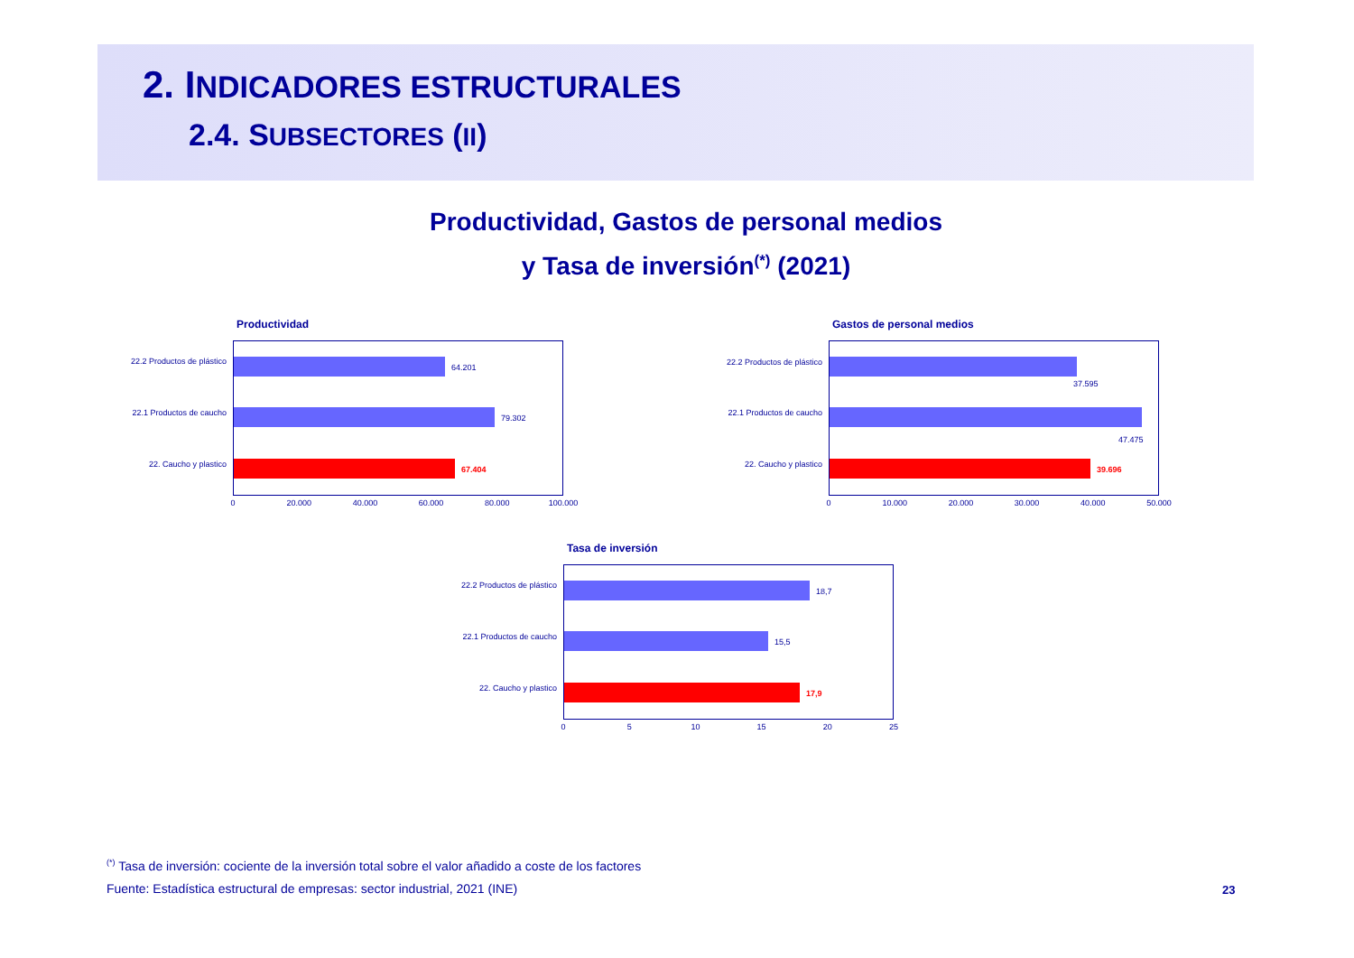2. INDICADORES ESTRUCTURALES
2.4. SUBSECTORES (II)
Productividad, Gastos de personal medios
y Tasa de inversión<sup>(*)</sup> (2021)
Productividad
22.2 Productos de plástico
64.201
22.1 Productos de caucho
79.302
22. Caucho y plastico
67.404
0 20.000 40.000 60.000 80.000 100.000
Gastos de personal medios
22.2 Productos de plástico
37.595
22.1 Productos de caucho
47.475
22. Caucho y plastico
39.696
0 10.000 20.000 30.000 40.000 50.000
Tasa de inversión
22.2 Productos de plástico
18,7
22.1 Productos de caucho
15,5
22. Caucho y plastico
17,9
0 5 10 15 20 25
<sup>(*)</sup> Tasa de inversión: cociente de la inversión total sobre el valor añadido a coste de los factores
Fuente: Estadística estructural de empresas: sector industrial, 2021 (INE)
23